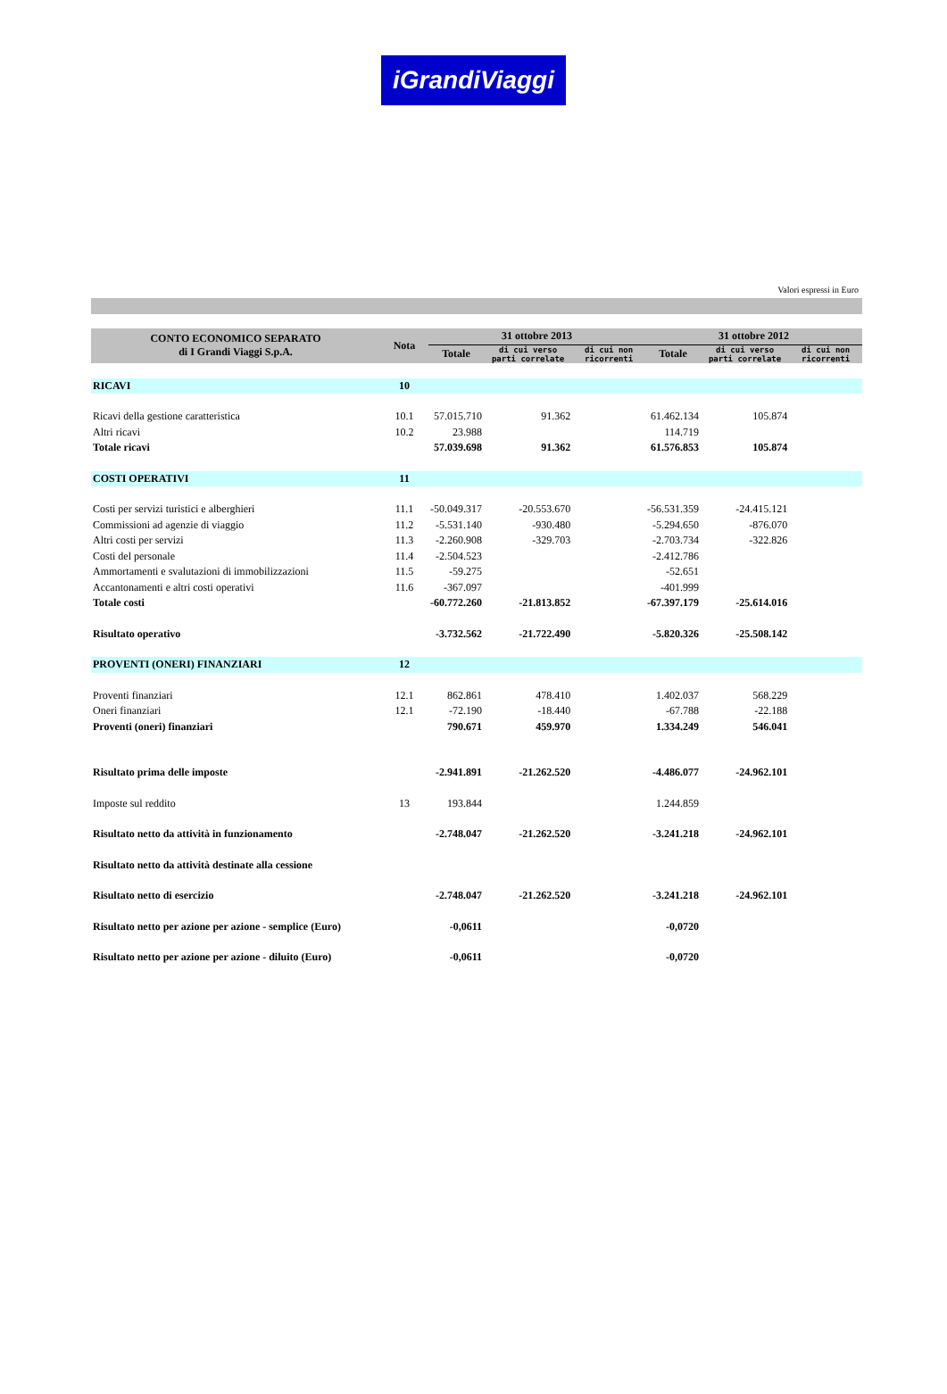iGrandiViaggi
Valori espressi in Euro
| CONTO ECONOMICO SEPARATO di I Grandi Viaggi S.p.A. | Nota | 31 ottobre 2013 | | | 31 ottobre 2012 | | |
| --- | --- | --- | --- | --- | --- | --- | --- |
| | | Totale | di cui verso parti correlate | di cui non ricorrenti | Totale | di cui verso parti correlate | di cui non ricorrenti |
| RICAVI | 10 | | | | | | |
| Ricavi della gestione caratteristica | 10.1 | 57.015.710 | 91.362 | | 61.462.134 | 105.874 | |
| Altri ricavi | 10.2 | 23.988 | | | 114.719 | | |
| Totale ricavi | | 57.039.698 | 91.362 | | 61.576.853 | 105.874 | |
| COSTI OPERATIVI | 11 | | | | | | |
| Costi per servizi turistici e alberghieri | 11.1 | -50.049.317 | -20.553.670 | | -56.531.359 | -24.415.121 | |
| Commissioni ad agenzie di viaggio | 11.2 | -5.531.140 | -930.480 | | -5.294.650 | -876.070 | |
| Altri costi per servizi | 11.3 | -2.260.908 | -329.703 | | -2.703.734 | -322.826 | |
| Costi del personale | 11.4 | -2.504.523 | | | -2.412.786 | | |
| Ammortamenti e svalutazioni di immobilizzazioni | 11.5 | -59.275 | | | -52.651 | | |
| Accantonamenti e altri costi operativi | 11.6 | -367.097 | | | -401.999 | | |
| Totale costi | | -60.772.260 | -21.813.852 | | -67.397.179 | -25.614.016 | |
| Risultato operativo | | -3.732.562 | -21.722.490 | | -5.820.326 | -25.508.142 | |
| PROVENTI (ONERI) FINANZIARI | 12 | | | | | | |
| Proventi finanziari | 12.1 | 862.861 | 478.410 | | 1.402.037 | 568.229 | |
| Oneri finanziari | 12.1 | -72.190 | -18.440 | | -67.788 | -22.188 | |
| Proventi (oneri) finanziari | | 790.671 | 459.970 | | 1.334.249 | 546.041 | |
| Risultato prima delle imposte | | -2.941.891 | -21.262.520 | | -4.486.077 | -24.962.101 | |
| Imposte sul reddito | 13 | 193.844 | | | 1.244.859 | | |
| Risultato netto da attività in funzionamento | | -2.748.047 | -21.262.520 | | -3.241.218 | -24.962.101 | |
| Risultato netto da attività destinate alla cessione | | | | | | | |
| Risultato netto di esercizio | | -2.748.047 | -21.262.520 | | -3.241.218 | -24.962.101 | |
| Risultato netto per azione per azione - semplice (Euro) | | -0,0611 | | | -0,0720 | | |
| Risultato netto per azione per azione - diluito (Euro) | | -0,0611 | | | -0,0720 | | |